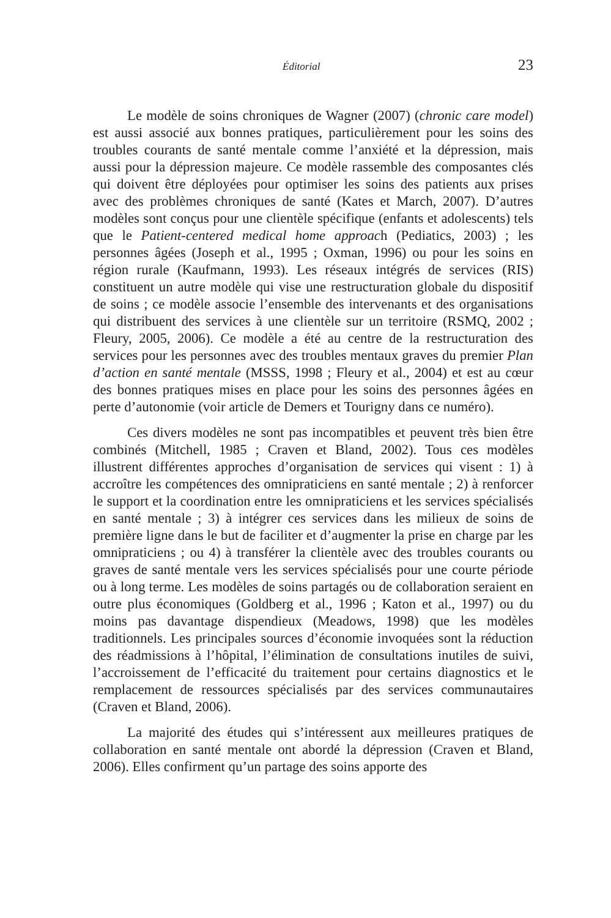Éditorial 23
Le modèle de soins chroniques de Wagner (2007) (chronic care model) est aussi associé aux bonnes pratiques, particulièrement pour les soins des troubles courants de santé mentale comme l’anxiété et la dépression, mais aussi pour la dépression majeure. Ce modèle rassemble des composantes clés qui doivent être déployées pour optimiser les soins des patients aux prises avec des problèmes chroniques de santé (Kates et March, 2007). D’autres modèles sont conçus pour une clientèle spécifique (enfants et adolescents) tels que le Patient-centered medical home approach (Pediatics, 2003) ; les personnes âgées (Joseph et al., 1995 ; Oxman, 1996) ou pour les soins en région rurale (Kaufmann, 1993). Les réseaux intégrés de services (RIS) constituent un autre modèle qui vise une restructuration globale du dispositif de soins ; ce modèle associe l’ensemble des intervenants et des organisations qui distribuent des services à une clientèle sur un territoire (RSMQ, 2002 ; Fleury, 2005, 2006). Ce modèle a été au centre de la restructuration des services pour les personnes avec des troubles mentaux graves du premier Plan d’action en santé mentale (MSSS, 1998 ; Fleury et al., 2004) et est au cœur des bonnes pratiques mises en place pour les soins des personnes âgées en perte d’autonomie (voir article de Demers et Tourigny dans ce numéro).
Ces divers modèles ne sont pas incompatibles et peuvent très bien être combinés (Mitchell, 1985 ; Craven et Bland, 2002). Tous ces modèles illustrent différentes approches d’organisation de services qui visent : 1) à accroître les compétences des omnipraticiens en santé mentale ; 2) à renforcer le support et la coordination entre les omnipraticiens et les services spécialisés en santé mentale ; 3) à intégrer ces services dans les milieux de soins de première ligne dans le but de faciliter et d’augmenter la prise en charge par les omnipraticiens ; ou 4) à transférer la clientèle avec des troubles courants ou graves de santé mentale vers les services spécialisés pour une courte période ou à long terme. Les modèles de soins partagés ou de collaboration seraient en outre plus économiques (Goldberg et al., 1996 ; Katon et al., 1997) ou du moins pas davantage dispendieux (Meadows, 1998) que les modèles traditionnels. Les principales sources d’économie invoquées sont la réduction des réadmissions à l’hôpital, l’élimination de consultations inutiles de suivi, l’accroissement de l’efficacité du traitement pour certains diagnostics et le remplacement de ressources spécialisés par des services communautaires (Craven et Bland, 2006).
La majorité des études qui s’intéressent aux meilleures pratiques de collaboration en santé mentale ont abordé la dépression (Craven et Bland, 2006). Elles confirment qu’un partage des soins apporte des